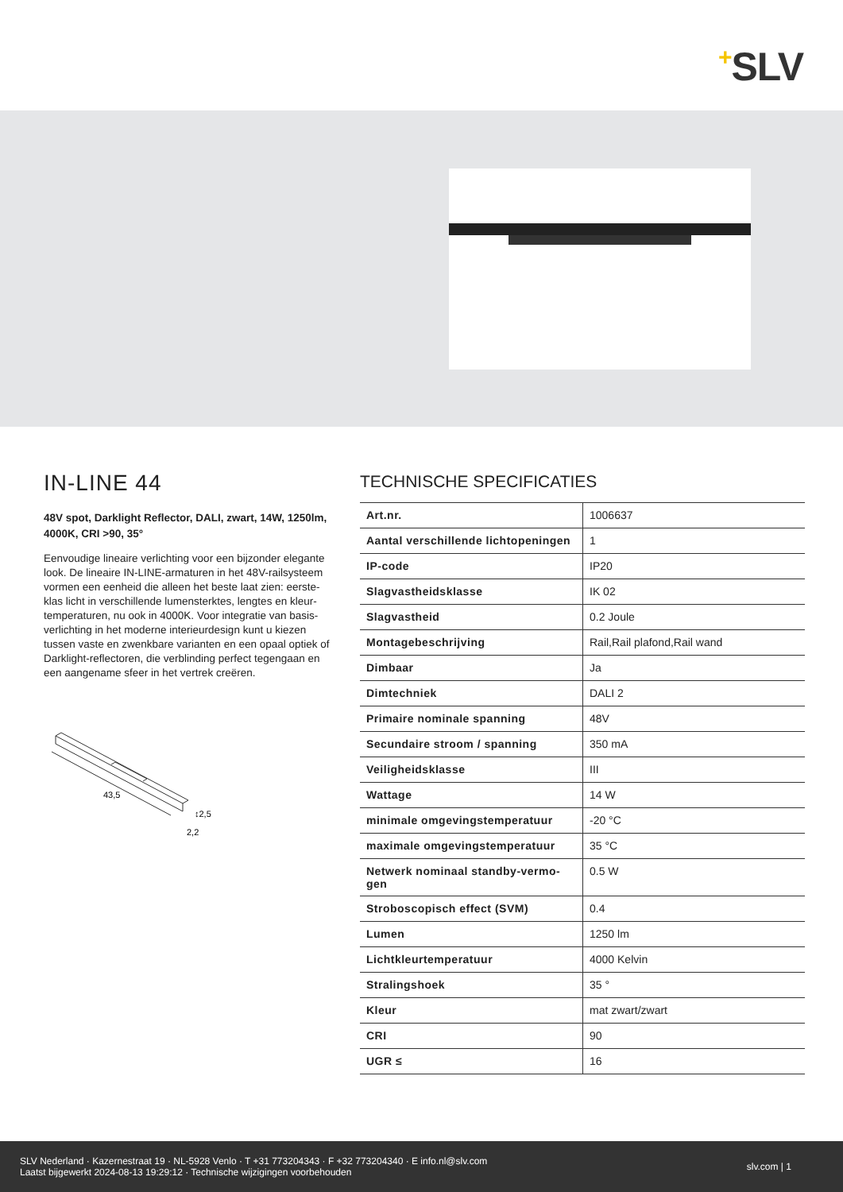+SLV
IN-LINE 44
48V spot, Darklight Reflector, DALI, zwart, 14W, 1250lm, 4000K, CRI >90, 35°
Eenvoudige lineaire verlichting voor een bijzonder elegante look. De lineaire IN-LINE-armaturen in het 48V-railsysteem vormen een eenheid die alleen het beste laat zien: eerste-klas licht in verschillende lumensterktes, lengtes en kleur-temperaturen, nu ook in 4000K. Voor integratie van basis-verlichting in het moderne interieurdesign kunt u kiezen tussen vaste en zwenkbare varianten en een opaal optiek of Darklight-reflectoren, die verblinding perfect tegengaan en een aangename sfeer in het vertrek creëren.
43,5
↕2,5
2,2
TECHNISCHE SPECIFICATIES
| Art.nr. | 1006637 |
| Aantal verschillende lichtopeningen | 1 |
| IP-code | IP20 |
| Slagvastheidsklasse | IK 02 |
| Slagvastheid | 0.2 Joule |
| Montagebeschrijving | Rail,Rail plafond,Rail wand |
| Dimbaar | Ja |
| Dimtechniek | DALI 2 |
| Primaire nominale spanning | 48V |
| Secundaire stroom / spanning | 350 mA |
| Veiligheidsklasse | III |
| Wattage | 14 W |
| minimale omgevingstemperatuur | -20 °C |
| maximale omgevingstemperatuur | 35 °C |
| Netwerk nominaal standby-vermo-gen | 0.5 W |
| Stroboscopisch effect (SVM) | 0.4 |
| Lumen | 1250 lm |
| Lichtkleurtemperatuur | 4000 Kelvin |
| Stralingshoek | 35 ° |
| Kleur | mat zwart/zwart |
| CRI | 90 |
| UGR ≤ | 16 |
SLV Nederland · Kazernestraat 19 · NL-5928 Venlo · T +31 773204343 · F +32 773204340 · E info.nl@slv.com
Laatst bijgewerkt 2024-08-13 19:29:12 · Technische wijzigingen voorbehouden
slv.com | 1